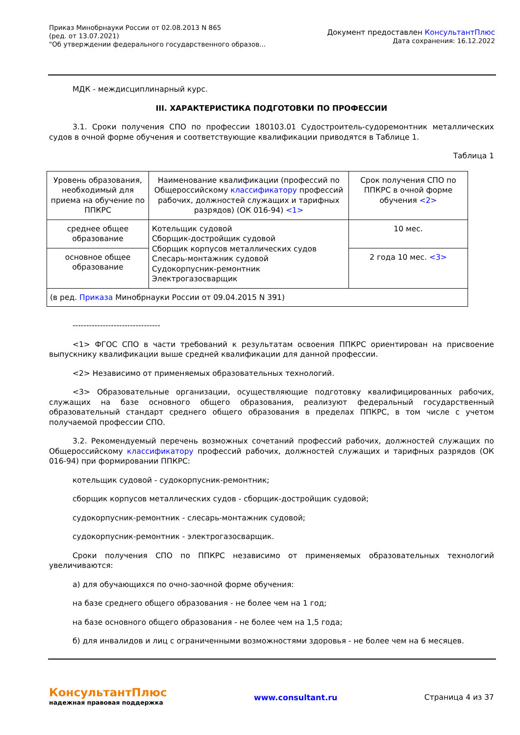Приказ Минобрнауки России от 02.08.2013 N 865
(ред. от 13.07.2021)
"Об утверждении федерального государственного образов...
Документ предоставлен КонсультантПлюс
Дата сохранения: 16.12.2022
МДК - междисциплинарный курс.
III. ХАРАКТЕРИСТИКА ПОДГОТОВКИ ПО ПРОФЕССИИ
3.1. Сроки получения СПО по профессии 180103.01 Судостроитель-судоремонтник металлических судов в очной форме обучения и соответствующие квалификации приводятся в Таблице 1.
Таблица 1
| Уровень образования, необходимый для приема на обучение по ППКРС | Наименование квалификации (профессий по Общероссийскому классификатору профессий рабочих, должностей служащих и тарифных разрядов) (ОК 016-94) <1> | Срок получения СПО по ППКРС в очной форме обучения <2> |
| среднее общее образование | Котельщик судовой Сборщик-достройщик судовой Сборщик корпусов металлических судов Слесарь-монтажник судовой Судокорпусник-ремонтник Электрогазосварщик | 10 мес. |
| основное общее образование | | 2 года 10 мес. <3> |
| (в ред. Приказа Минобрнауки России от 09.04.2015 N 391) | | |
--------------------------------
<1> ФГОС СПО в части требований к результатам освоения ППКРС ориентирован на присвоение выпускнику квалификации выше средней квалификации для данной профессии.
<2> Независимо от применяемых образовательных технологий.
<3> Образовательные организации, осуществляющие подготовку квалифицированных рабочих, служащих на базе основного общего образования, реализуют федеральный государственный образовательный стандарт среднего общего образования в пределах ППКРС, в том числе с учетом получаемой профессии СПО.
3.2. Рекомендуемый перечень возможных сочетаний профессий рабочих, должностей служащих по Общероссийскому классификатору профессий рабочих, должностей служащих и тарифных разрядов (ОК 016-94) при формировании ППКРС:
котельщик судовой - судокорпусник-ремонтник;
сборщик корпусов металлических судов - сборщик-достройщик судовой;
судокорпусник-ремонтник - слесарь-монтажник судовой;
судокорпусник-ремонтник - электрогазосварщик.
Сроки получения СПО по ППКРС независимо от применяемых образовательных технологий увеличиваются:
а) для обучающихся по очно-заочной форме обучения:
на базе среднего общего образования - не более чем на 1 год;
на базе основного общего образования - не более чем на 1,5 года;
б) для инвалидов и лиц с ограниченными возможностями здоровья - не более чем на 6 месяцев.
КонсультантПлюс
надежная правовая поддержка
www.consultant.ru Страница 4 из 37